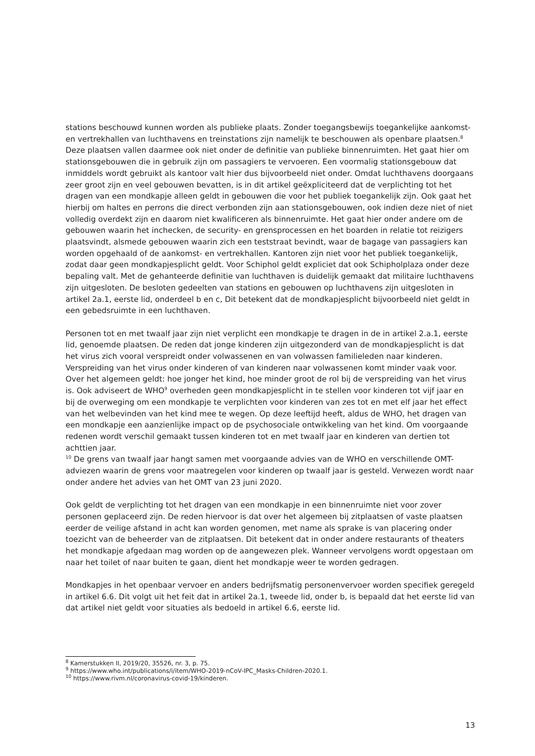stations beschouwd kunnen worden als publieke plaats. Zonder toegangsbewijs toegankelijke aankomst- en vertrekhallen van luchthavens en treinstations zijn namelijk te beschouwen als openbare plaatsen.<sup>8</sup> Deze plaatsen vallen daarmee ook niet onder de definitie van publieke binnenruimten. Het gaat hier om stationsgebouwen die in gebruik zijn om passagiers te vervoeren. Een voormalig stationsgebouw dat inmiddels wordt gebruikt als kantoor valt hier dus bijvoorbeeld niet onder. Omdat luchthavens doorgaans zeer groot zijn en veel gebouwen bevatten, is in dit artikel geëxpliciteerd dat de verplichting tot het dragen van een mondkapje alleen geldt in gebouwen die voor het publiek toegankelijk zijn. Ook gaat het hierbij om haltes en perrons die direct verbonden zijn aan stationsgebouwen, ook indien deze niet of niet volledig overdekt zijn en daarom niet kwalificeren als binnenruimte. Het gaat hier onder andere om de gebouwen waarin het inchecken, de security- en grensprocessen en het boarden in relatie tot reizigers plaatsvindt, alsmede gebouwen waarin zich een teststraat bevindt, waar de bagage van passagiers kan worden opgehaald of de aankomst- en vertrekhallen. Kantoren zijn niet voor het publiek toegankelijk, zodat daar geen mondkapjesplicht geldt. Voor Schiphol geldt expliciet dat ook Schipholplaza onder deze bepaling valt. Met de gehanteerde definitie van luchthaven is duidelijk gemaakt dat militaire luchthavens zijn uitgesloten. De besloten gedeelten van stations en gebouwen op luchthavens zijn uitgesloten in artikel 2a.1, eerste lid, onderdeel b en c, Dit betekent dat de mondkapjesplicht bijvoorbeeld niet geldt in een gebedsruimte in een luchthaven.
Personen tot en met twaalf jaar zijn niet verplicht een mondkapje te dragen in de in artikel 2.a.1, eerste lid, genoemde plaatsen. De reden dat jonge kinderen zijn uitgezonderd van de mondkapjesplicht is dat het virus zich vooral verspreidt onder volwassenen en van volwassen familieleden naar kinderen. Verspreiding van het virus onder kinderen of van kinderen naar volwassenen komt minder vaak voor. Over het algemeen geldt: hoe jonger het kind, hoe minder groot de rol bij de verspreiding van het virus is. Ook adviseert de WHO<sup>9</sup> overheden geen mondkapjesplicht in te stellen voor kinderen tot vijf jaar en bij de overweging om een mondkapje te verplichten voor kinderen van zes tot en met elf jaar het effect van het welbevinden van het kind mee te wegen. Op deze leeftijd heeft, aldus de WHO, het dragen van een mondkapje een aanzienlijke impact op de psychosociale ontwikkeling van het kind. Om voorgaande redenen wordt verschil gemaakt tussen kinderen tot en met twaalf jaar en kinderen van dertien tot achttien jaar.
<sup>10</sup> De grens van twaalf jaar hangt samen met voorgaande advies van de WHO en verschillende OMT-adviezen waarin de grens voor maatregelen voor kinderen op twaalf jaar is gesteld. Verwezen wordt naar onder andere het advies van het OMT van 23 juni 2020.
Ook geldt de verplichting tot het dragen van een mondkapje in een binnenruimte niet voor zover personen geplaceerd zijn. De reden hiervoor is dat over het algemeen bij zitplaatsen of vaste plaatsen eerder de veilige afstand in acht kan worden genomen, met name als sprake is van placering onder toezicht van de beheerder van de zitplaatsen. Dit betekent dat in onder andere restaurants of theaters het mondkapje afgedaan mag worden op de aangewezen plek. Wanneer vervolgens wordt opgestaan om naar het toilet of naar buiten te gaan, dient het mondkapje weer te worden gedragen.
Mondkapjes in het openbaar vervoer en anders bedrijfsmatig personenvervoer worden specifiek geregeld in artikel 6.6. Dit volgt uit het feit dat in artikel 2a.1, tweede lid, onder b, is bepaald dat het eerste lid van dat artikel niet geldt voor situaties als bedoeld in artikel 6.6, eerste lid.
<sup>8</sup> Kamerstukken II, 2019/20, 35526, nr. 3, p. 75.
<sup>9</sup> https://www.who.int/publications/i/item/WHO-2019-nCoV-IPC_Masks-Children-2020.1.
<sup>10</sup> https://www.rivm.nl/coronavirus-covid-19/kinderen.
13